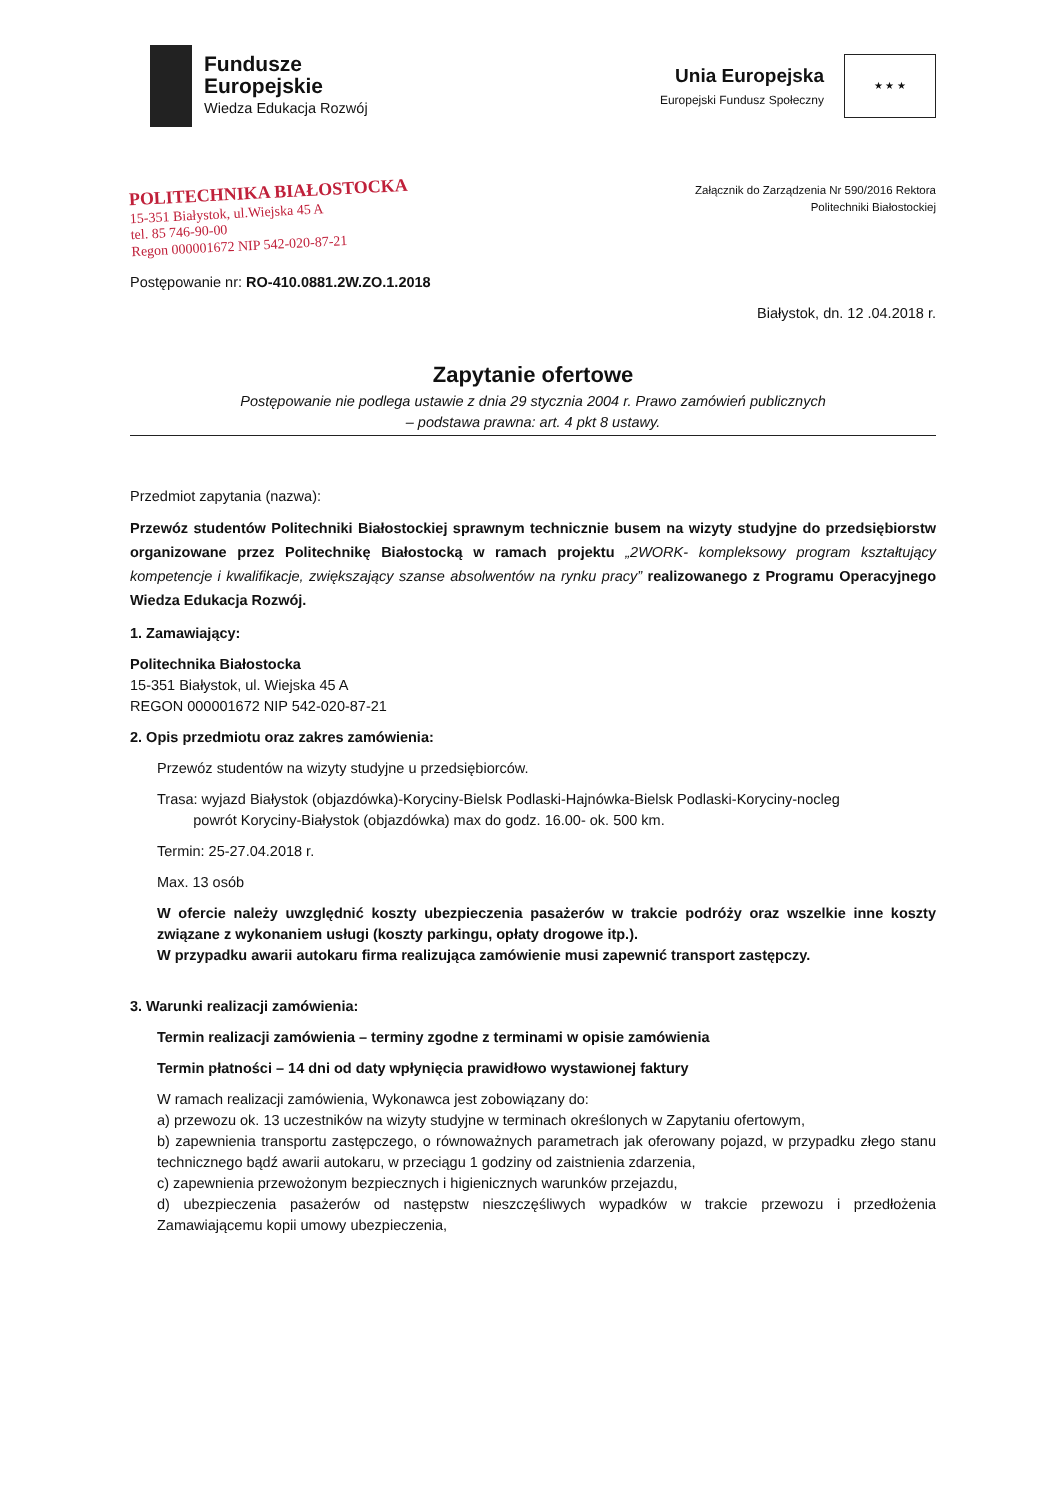Fundusze
Europejskie
Wiedza Edukacja Rozwój
Unia Europejska
Europejski Fundusz Społeczny
★ ★ ★
POLITECHNIKA BIAŁOSTOCKA
15-351 Białystok, ul.Wiejska 45 A
tel. 85 746-90-00
Regon 000001672 NIP 542-020-87-21
Załącznik do Zarządzenia Nr 590/2016 Rektora
Politechniki Białostockiej
Postępowanie nr: RO-410.0881.2W.ZO.1.2018
Białystok, dn. 12 .04.2018 r.
Zapytanie ofertowe
Postępowanie nie podlega ustawie z dnia 29 stycznia 2004 r. Prawo zamówień publicznych
– podstawa prawna: art. 4 pkt 8 ustawy.
Przedmiot zapytania (nazwa):
Przewóz studentów Politechniki Białostockiej sprawnym technicznie busem na wizyty studyjne do przedsiębiorstw organizowane przez Politechnikę Białostocką w ramach projektu „2WORK- kompleksowy program kształtujący kompetencje i kwalifikacje, zwiększający szanse absolwentów na rynku pracy” realizowanego z Programu Operacyjnego Wiedza Edukacja Rozwój.
1. Zamawiający:
Politechnika Białostocka
15-351 Białystok, ul. Wiejska 45 A
REGON 000001672 NIP 542-020-87-21
2. Opis przedmiotu oraz zakres zamówienia:
Przewóz studentów na wizyty studyjne u przedsiębiorców.
Trasa: wyjazd Białystok (objazdówka)-Koryciny-Bielsk Podlaski-Hajnówka-Bielsk Podlaski-Koryciny-nocleg
powrót Koryciny-Białystok (objazdówka) max do godz. 16.00- ok. 500 km.
Termin: 25-27.04.2018 r.
Max. 13 osób
W ofercie należy uwzględnić koszty ubezpieczenia pasażerów w trakcie podróży oraz wszelkie inne koszty związane z wykonaniem usługi (koszty parkingu, opłaty drogowe itp.).
W przypadku awarii autokaru firma realizująca zamówienie musi zapewnić transport zastępczy.
3. Warunki realizacji zamówienia:
Termin realizacji zamówienia – terminy zgodne z terminami w opisie zamówienia
Termin płatności – 14 dni od daty wpłynięcia prawidłowo wystawionej faktury
W ramach realizacji zamówienia, Wykonawca jest zobowiązany do:
a) przewozu ok. 13 uczestników na wizyty studyjne w terminach określonych w Zapytaniu ofertowym,
b) zapewnienia transportu zastępczego, o równoważnych parametrach jak oferowany pojazd, w przypadku złego stanu technicznego bądź awarii autokaru, w przeciągu 1 godziny od zaistnienia zdarzenia,
c) zapewnienia przewożonym bezpiecznych i higienicznych warunków przejazdu,
d) ubezpieczenia pasażerów od następstw nieszczęśliwych wypadków w trakcie przewozu i przedłożenia Zamawiającemu kopii umowy ubezpieczenia,